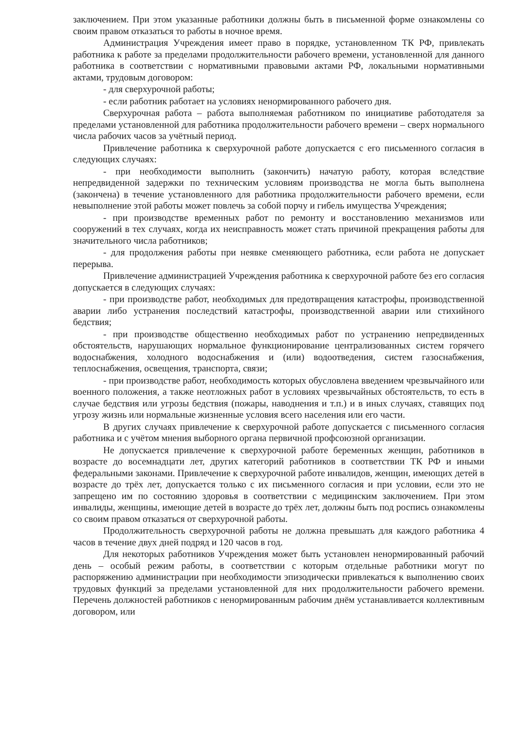заключением. При этом указанные работники должны быть в письменной форме ознакомлены со своим правом отказаться то работы в ночное время.
Администрация Учреждения имеет право в порядке, установленном ТК РФ, привлекать работника к работе за пределами продолжительности рабочего времени, установленной для данного работника в соответствии с нормативными правовыми актами РФ, локальными нормативными актами, трудовым договором:
- для сверхурочной работы;
- если работник работает на условиях ненормированного рабочего дня.
Сверхурочная работа – работа выполняемая работником по инициативе работодателя за пределами установленной для работника продолжительности рабочего времени – сверх нормального числа рабочих часов за учётный период.
Привлечение работника к сверхурочной работе допускается с его письменного согласия в следующих случаях:
- при необходимости выполнить (закончить) начатую работу, которая вследствие непредвиденной задержки по техническим условиям производства не могла быть выполнена (закончена) в течение установленного для работника продолжительности рабочего времени, если невыполнение этой работы может повлечь за собой порчу и гибель имущества Учреждения;
- при производстве временных работ по ремонту и восстановлению механизмов или сооружений в тех случаях, когда их неисправность может стать причиной прекращения работы для значительного числа работников;
- для продолжения работы при неявке сменяющего работника, если работа не допускает перерыва.
Привлечение администрацией Учреждения работника к сверхурочной работе без его согласия допускается в следующих случаях:
- при производстве работ, необходимых для предотвращения катастрофы, производственной аварии либо устранения последствий катастрофы, производственной аварии или стихийного бедствия;
- при производстве общественно необходимых работ по устранению непредвиденных обстоятельств, нарушающих нормальное функционирование централизованных систем горячего водоснабжения, холодного водоснабжения и (или) водоотведения, систем газоснабжения, теплоснабжения, освещения, транспорта, связи;
- при производстве работ, необходимость которых обусловлена введением чрезвычайного или военного положения, а также неотложных работ в условиях чрезвычайных обстоятельств, то есть в случае бедствия или угрозы бедствия (пожары, наводнения и т.п.) и в иных случаях, ставящих под угрозу жизнь или нормальные жизненные условия всего населения или его части.
В других случаях привлечение к сверхурочной работе допускается с письменного согласия работника и с учётом мнения выборного органа первичной профсоюзной организации.
Не допускается привлечение к сверхурочной работе беременных женщин, работников в возрасте до восемнадцати лет, других категорий работников в соответствии ТК РФ и иными федеральными законами. Привлечение к сверхурочной работе инвалидов, женщин, имеющих детей в возрасте до трёх лет, допускается только с их письменного согласия и при условии, если это не запрещено им по состоянию здоровья в соответствии с медицинским заключением. При этом инвалиды, женщины, имеющие детей в возрасте до трёх лет, должны быть под роспись ознакомлены со своим правом отказаться от сверхурочной работы.
Продолжительность сверхурочной работы не должна превышать для каждого работника 4 часов в течение двух дней подряд и 120 часов в год.
Для некоторых работников Учреждения может быть установлен ненормированный рабочий день – особый режим работы, в соответствии с которым отдельные работники могут по распоряжению администрации при необходимости эпизодически привлекаться к выполнению своих трудовых функций за пределами установленной для них продолжительности рабочего времени. Перечень должностей работников с ненормированным рабочим днём устанавливается коллективным договором, или